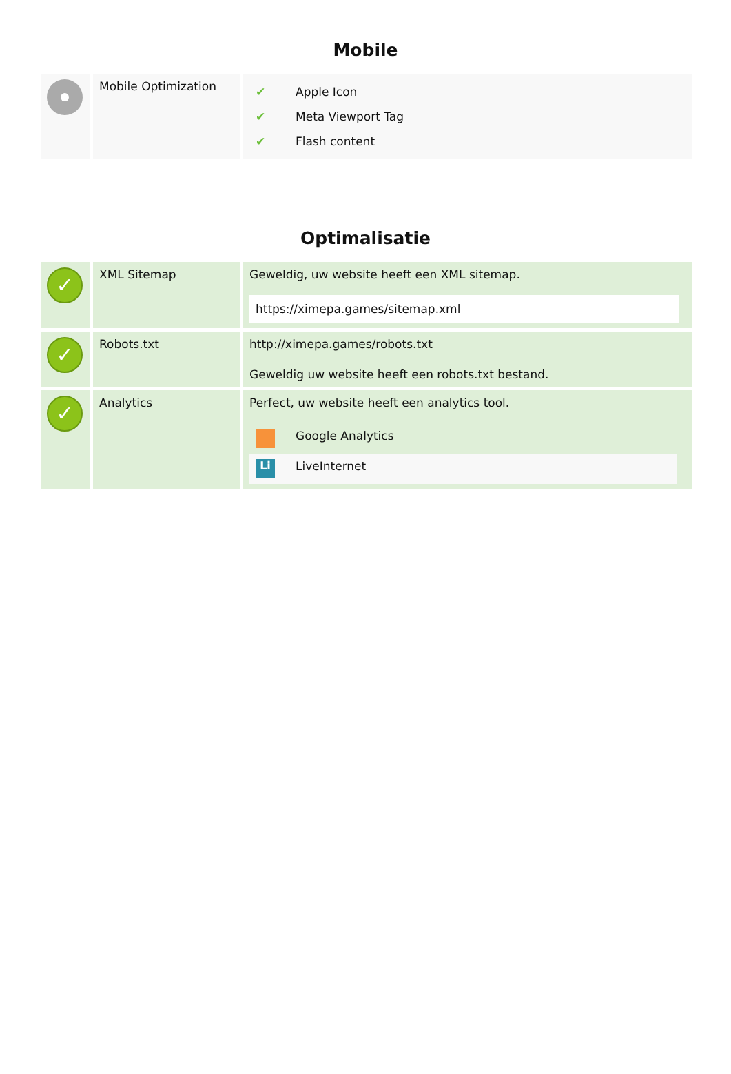Mobile
| | Mobile Optimization | / ✔ / Apple Icon / / ✔ / Meta Viewport Tag / / ✔ / Flash content / |
Optimalisatie
| ✓ | XML Sitemap | Geweldig, uw website heeft een XML sitemap. https://ximepa.games/sitemap.xml |
| ✓ | Robots.txt | http://ximepa.games/robots.txt Geweldig uw website heeft een robots.txt bestand. |
| ✓ | Analytics | Perfect, uw website heeft een analytics tool. / / Google Analytics / / Li / LiveInternet / |